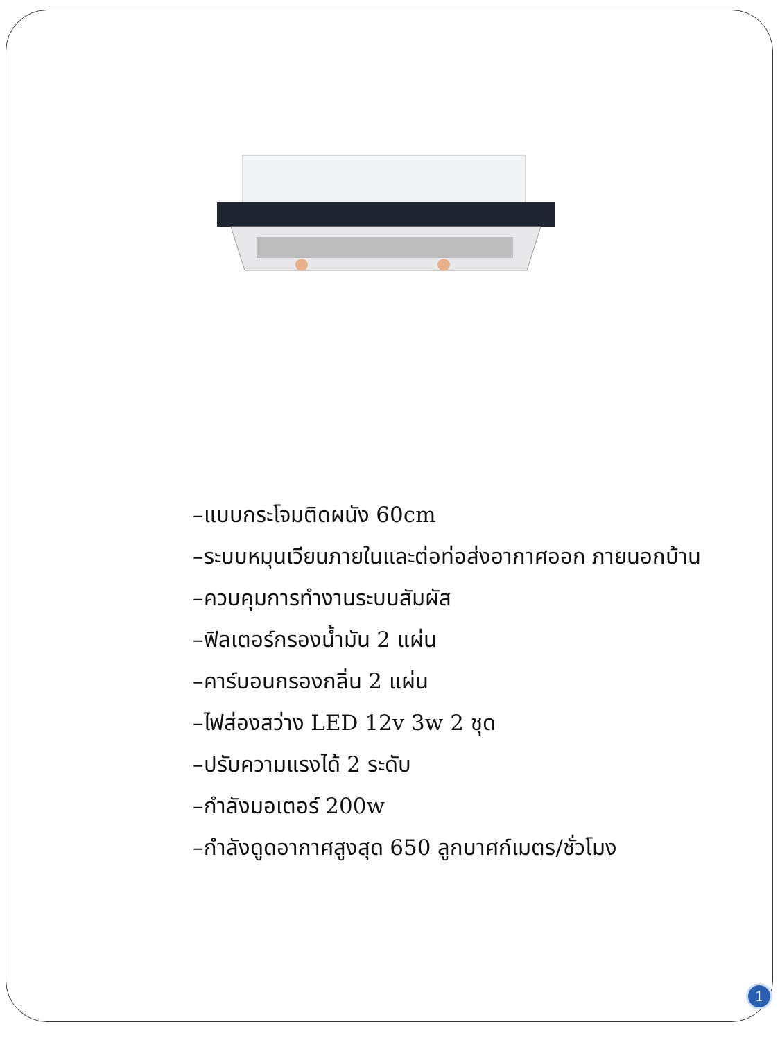–แบบกระโจมติดผนัง 60cm
–ระบบหมุนเวียนภายในและต่อท่อส่งอากาศออก ภายนอกบ้าน
–ควบคุมการทำงานระบบสัมผัส
–ฟิลเตอร์กรองน้ำมัน 2 แผ่น
–คาร์บอนกรองกลิ่น 2 แผ่น
–ไฟส่องสว่าง LED 12v 3w 2 ชุด
–ปรับความแรงได้ 2 ระดับ
–กำลังมอเตอร์ 200w
–กำลังดูดอากาศสูงสุด 650 ลูกบาศก์เมตร/ชั่วโมง
1